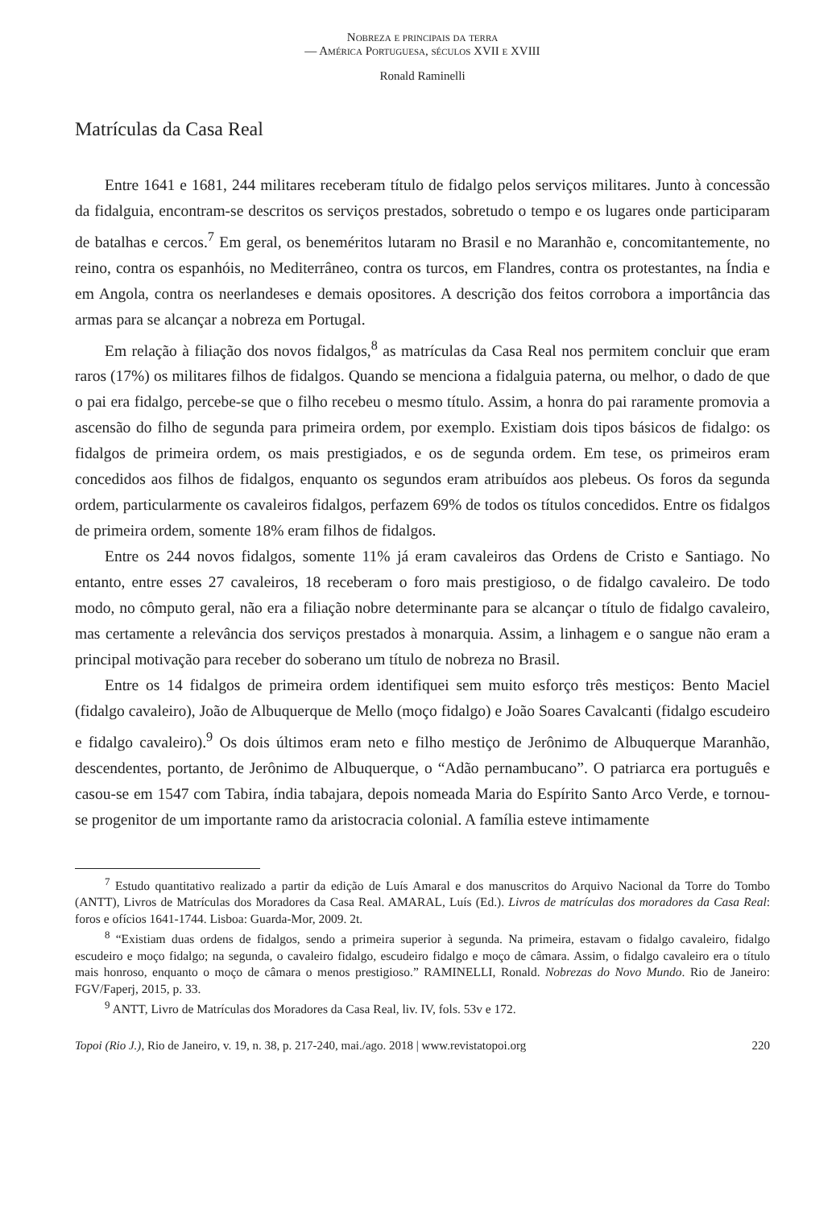Nobreza e principais da terra
— América Portuguesa, séculos XVII e XVIII
Ronald Raminelli
Matrículas da Casa Real
Entre 1641 e 1681, 244 militares receberam título de fidalgo pelos serviços militares. Junto à concessão da fidalguia, encontram-se descritos os serviços prestados, sobretudo o tempo e os lugares onde participaram de batalhas e cercos.<sup>7</sup> Em geral, os beneméritos lutaram no Brasil e no Maranhão e, concomitantemente, no reino, contra os espanhóis, no Mediterrâneo, contra os turcos, em Flandres, contra os protestantes, na Índia e em Angola, contra os neerlandeses e demais opositores. A descrição dos feitos corrobora a importância das armas para se alcançar a nobreza em Portugal.
Em relação à filiação dos novos fidalgos,<sup>8</sup> as matrículas da Casa Real nos permitem concluir que eram raros (17%) os militares filhos de fidalgos. Quando se menciona a fidalguia paterna, ou melhor, o dado de que o pai era fidalgo, percebe-se que o filho recebeu o mesmo título. Assim, a honra do pai raramente promovia a ascensão do filho de segunda para primeira ordem, por exemplo. Existiam dois tipos básicos de fidalgo: os fidalgos de primeira ordem, os mais prestigiados, e os de segunda ordem. Em tese, os primeiros eram concedidos aos filhos de fidalgos, enquanto os segundos eram atribuídos aos plebeus. Os foros da segunda ordem, particularmente os cavaleiros fidalgos, perfazem 69% de todos os títulos concedidos. Entre os fidalgos de primeira ordem, somente 18% eram filhos de fidalgos.
Entre os 244 novos fidalgos, somente 11% já eram cavaleiros das Ordens de Cristo e Santiago. No entanto, entre esses 27 cavaleiros, 18 receberam o foro mais prestigioso, o de fidalgo cavaleiro. De todo modo, no cômputo geral, não era a filiação nobre determinante para se alcançar o título de fidalgo cavaleiro, mas certamente a relevância dos serviços prestados à monarquia. Assim, a linhagem e o sangue não eram a principal motivação para receber do soberano um título de nobreza no Brasil.
Entre os 14 fidalgos de primeira ordem identifiquei sem muito esforço três mestiços: Bento Maciel (fidalgo cavaleiro), João de Albuquerque de Mello (moço fidalgo) e João Soares Cavalcanti (fidalgo escudeiro e fidalgo cavaleiro).<sup>9</sup> Os dois últimos eram neto e filho mestiço de Jerônimo de Albuquerque Maranhão, descendentes, portanto, de Jerônimo de Albuquerque, o “Adão pernambucano”. O patriarca era português e casou-se em 1547 com Tabira, índia tabajara, depois nomeada Maria do Espírito Santo Arco Verde, e tornou-se progenitor de um importante ramo da aristocracia colonial. A família esteve intimamente
<sup>7</sup> Estudo quantitativo realizado a partir da edição de Luís Amaral e dos manuscritos do Arquivo Nacional da Torre do Tombo (ANTT), Livros de Matrículas dos Moradores da Casa Real. AMARAL, Luís (Ed.). Livros de matrículas dos moradores da Casa Real: foros e ofícios 1641-1744. Lisboa: Guarda-Mor, 2009. 2t.
<sup>8</sup> “Existiam duas ordens de fidalgos, sendo a primeira superior à segunda. Na primeira, estavam o fidalgo cavaleiro, fidalgo escudeiro e moço fidalgo; na segunda, o cavaleiro fidalgo, escudeiro fidalgo e moço de câmara. Assim, o fidalgo cavaleiro era o título mais honroso, enquanto o moço de câmara o menos prestigioso.” RAMINELLI, Ronald. Nobrezas do Novo Mundo. Rio de Janeiro: FGV/Faperj, 2015, p. 33.
<sup>9</sup> ANTT, Livro de Matrículas dos Moradores da Casa Real, liv. IV, fols. 53v e 172.
Topoi (Rio J.), Rio de Janeiro, v. 19, n. 38, p. 217-240, mai./ago. 2018 | www.revistatopoi.org 220